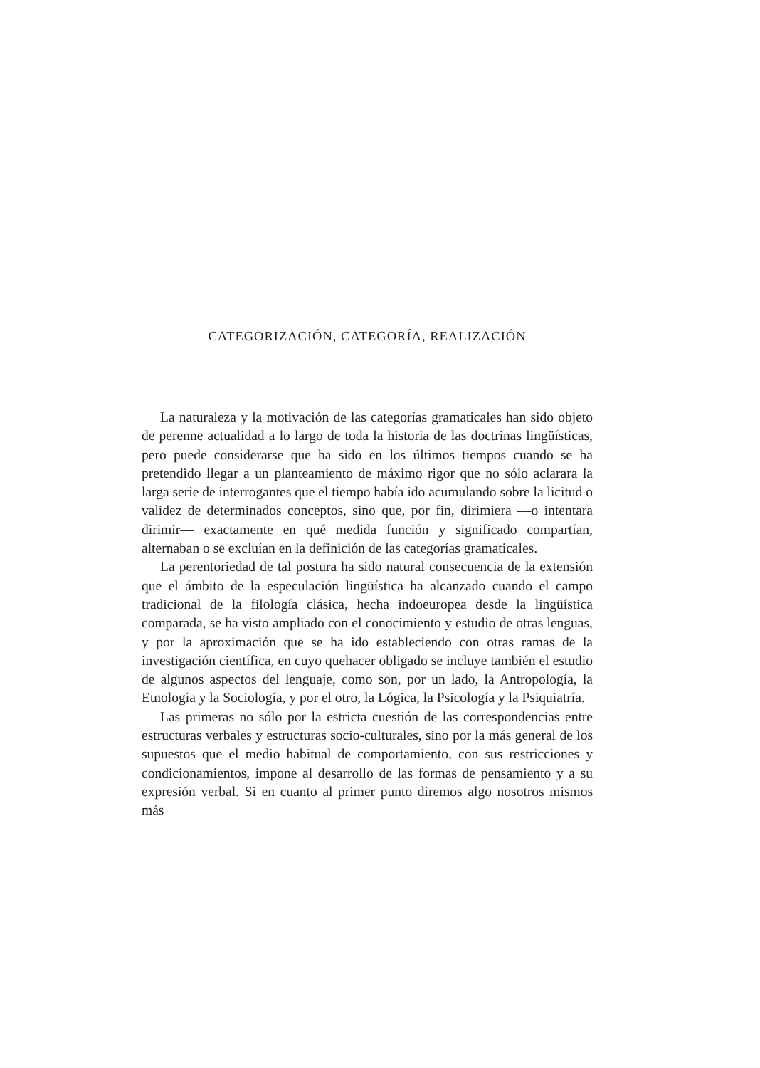CATEGORIZACIÓN, CATEGORÍA, REALIZACIÓN
La naturaleza y la motivación de las categorías gramaticales han sido objeto de perenne actualidad a lo largo de toda la historia de las doctrinas lingüísticas, pero puede considerarse que ha sido en los últimos tiempos cuando se ha pretendido llegar a un planteamiento de máximo rigor que no sólo aclarara la larga serie de interrogantes que el tiempo había ido acumulando sobre la licitud o validez de determinados conceptos, sino que, por fin, dirimiera —o intentara dirimir— exactamente en qué medida función y significado compartían, alternaban o se excluían en la definición de las categorías gramaticales.
La perentoriedad de tal postura ha sido natural consecuencia de la extensión que el ámbito de la especulación lingüística ha alcanzado cuando el campo tradicional de la filología clásica, hecha indoeuropea desde la lingüística comparada, se ha visto ampliado con el conocimiento y estudio de otras lenguas, y por la aproximación que se ha ido estableciendo con otras ramas de la investigación científica, en cuyo quehacer obligado se incluye también el estudio de algunos aspectos del lenguaje, como son, por un lado, la Antropología, la Etnología y la Sociología, y por el otro, la Lógica, la Psicología y la Psiquiatría.
Las primeras no sólo por la estricta cuestión de las correspondencias entre estructuras verbales y estructuras socio-culturales, sino por la más general de los supuestos que el medio habitual de comportamiento, con sus restricciones y condicionamientos, impone al desarrollo de las formas de pensamiento y a su expresión verbal. Si en cuanto al primer punto diremos algo nosotros mismos más